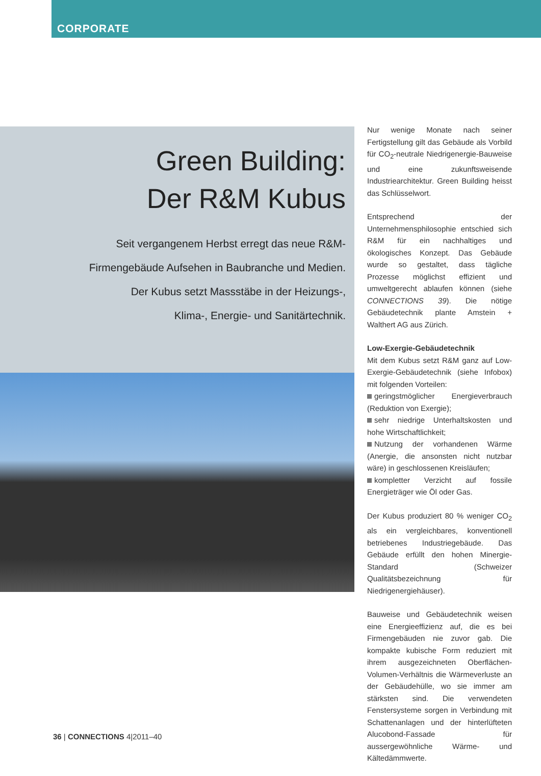CORPORATE
Green Building:
Der R&M Kubus
Seit vergangenem Herbst erregt das neue R&M-
Firmengebäude Aufsehen in Baubranche und Medien.
Der Kubus setzt Massstäbe in der Heizungs-,
Klima-, Energie- und Sanitärtechnik.
Nur wenige Monate nach seiner Fertigstellung gilt das Gebäude als Vorbild für CO<sub>2</sub>-neutrale Niedrigenergie-Bauweise und eine zukunftsweisende Industriearchitektur. Green Building heisst das Schlüsselwort.
Entsprechend der Unternehmensphilosophie entschied sich R&M für ein nachhaltiges und ökologisches Konzept. Das Gebäude wurde so gestaltet, dass tägliche Prozesse möglichst effizient und umweltgerecht ablaufen können (siehe CONNECTIONS 39). Die nötige Gebäudetechnik plante Amstein + Walthert AG aus Zürich.
Low-Exergie-Gebäudetechnik
Mit dem Kubus setzt R&M ganz auf Low-Exergie-Gebäudetechnik (siehe Infobox) mit folgenden Vorteilen:
geringstmöglicher Energieverbrauch (Reduktion von Exergie);
sehr niedrige Unterhaltskosten und hohe Wirtschaftlichkeit;
Nutzung der vorhandenen Wärme (Anergie, die ansonsten nicht nutzbar wäre) in geschlossenen Kreisläufen;
kompletter Verzicht auf fossile Energieträger wie Öl oder Gas.
Der Kubus produziert 80 % weniger CO<sub>2</sub> als ein vergleichbares, konventionell betriebenes Industriegebäude. Das Gebäude erfüllt den hohen Minergie-Standard (Schweizer Qualitätsbezeichnung für Niedrigenergiehäuser).
Bauweise und Gebäudetechnik weisen eine Energieeffizienz auf, die es bei Firmengebäuden nie zuvor gab. Die kompakte kubische Form reduziert mit ihrem ausgezeichneten Oberflächen-Volumen-Verhältnis die Wärmeverluste an der Gebäudehülle, wo sie immer am stärksten sind. Die verwendeten Fenstersysteme sorgen in Verbindung mit Schattenanlagen und der hinterlüfteten Alucobond-Fassade für aussergewöhnliche Wärme- und Kältedämmwerte.
36 | CONNECTIONS 4|2011–40